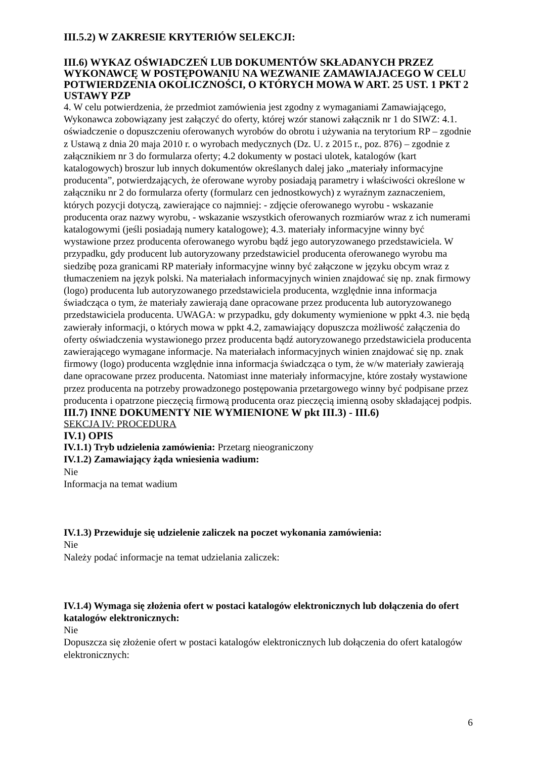III.5.2) W ZAKRESIE KRYTERIÓW SELEKCJI:
III.6) WYKAZ OŚWIADCZEŃ LUB DOKUMENTÓW SKŁADANYCH PRZEZ WYKONAWCĘ W POSTĘPOWANIU NA WEZWANIE ZAMAWIAJACEGO W CELU POTWIERDZENIA OKOLICZNOŚCI, O KTÓRYCH MOWA W ART. 25 UST. 1 PKT 2 USTAWY PZP
4. W celu potwierdzenia, że przedmiot zamówienia jest zgodny z wymaganiami Zamawiającego, Wykonawca zobowiązany jest załączyć do oferty, której wzór stanowi załącznik nr 1 do SIWZ: 4.1. oświadczenie o dopuszczeniu oferowanych wyrobów do obrotu i używania na terytorium RP – zgodnie z Ustawą z dnia 20 maja 2010 r. o wyrobach medycznych (Dz. U. z 2015 r., poz. 876) – zgodnie z załącznikiem nr 3 do formularza oferty; 4.2 dokumenty w postaci ulotek, katalogów (kart katalogowych) broszur lub innych dokumentów określanych dalej jako „materiały informacyjne producenta”, potwierdzających, że oferowane wyroby posiadają parametry i właściwości określone w załączniku nr 2 do formularza oferty (formularz cen jednostkowych) z wyraźnym zaznaczeniem, których pozycji dotyczą, zawierające co najmniej: - zdjęcie oferowanego wyrobu - wskazanie producenta oraz nazwy wyrobu, - wskazanie wszystkich oferowanych rozmiarów wraz z ich numerami katalogowymi (jeśli posiadają numery katalogowe); 4.3. materiały informacyjne winny być wystawione przez producenta oferowanego wyrobu bądź jego autoryzowanego przedstawiciela. W przypadku, gdy producent lub autoryzowany przedstawiciel producenta oferowanego wyrobu ma siedzibę poza granicami RP materiały informacyjne winny być załączone w języku obcym wraz z tłumaczeniem na język polski. Na materiałach informacyjnych winien znajdować się np. znak firmowy (logo) producenta lub autoryzowanego przedstawiciela producenta, względnie inna informacja świadcząca o tym, że materiały zawierają dane opracowane przez producenta lub autoryzowanego przedstawiciela producenta. UWAGA: w przypadku, gdy dokumenty wymienione w ppkt 4.3. nie będą zawierały informacji, o których mowa w ppkt 4.2, zamawiający dopuszcza możliwość załączenia do oferty oświadczenia wystawionego przez producenta bądź autoryzowanego przedstawiciela producenta zawierającego wymagane informacje. Na materiałach informacyjnych winien znajdować się np. znak firmowy (logo) producenta względnie inna informacja świadcząca o tym, że w/w materiały zawierają dane opracowane przez producenta. Natomiast inne materiały informacyjne, które zostały wystawione przez producenta na potrzeby prowadzonego postępowania przetargowego winny być podpisane przez producenta i opatrzone pieczęcią firmową producenta oraz pieczęcią imienną osoby składającej podpis.
III.7) INNE DOKUMENTY NIE WYMIENIONE W pkt III.3) - III.6)
SEKCJA IV: PROCEDURA
IV.1) OPIS
IV.1.1) Tryb udzielenia zamówienia: Przetarg nieograniczony
IV.1.2) Zamawiający żąda wniesienia wadium:
Nie
Informacja na temat wadium
IV.1.3) Przewiduje się udzielenie zaliczek na poczet wykonania zamówienia:
Nie
Należy podać informacje na temat udzielania zaliczek:
IV.1.4) Wymaga się złożenia ofert w postaci katalogów elektronicznych lub dołączenia do ofert katalogów elektronicznych:
Nie
Dopuszcza się złożenie ofert w postaci katalogów elektronicznych lub dołączenia do ofert katalogów elektronicznych:
6